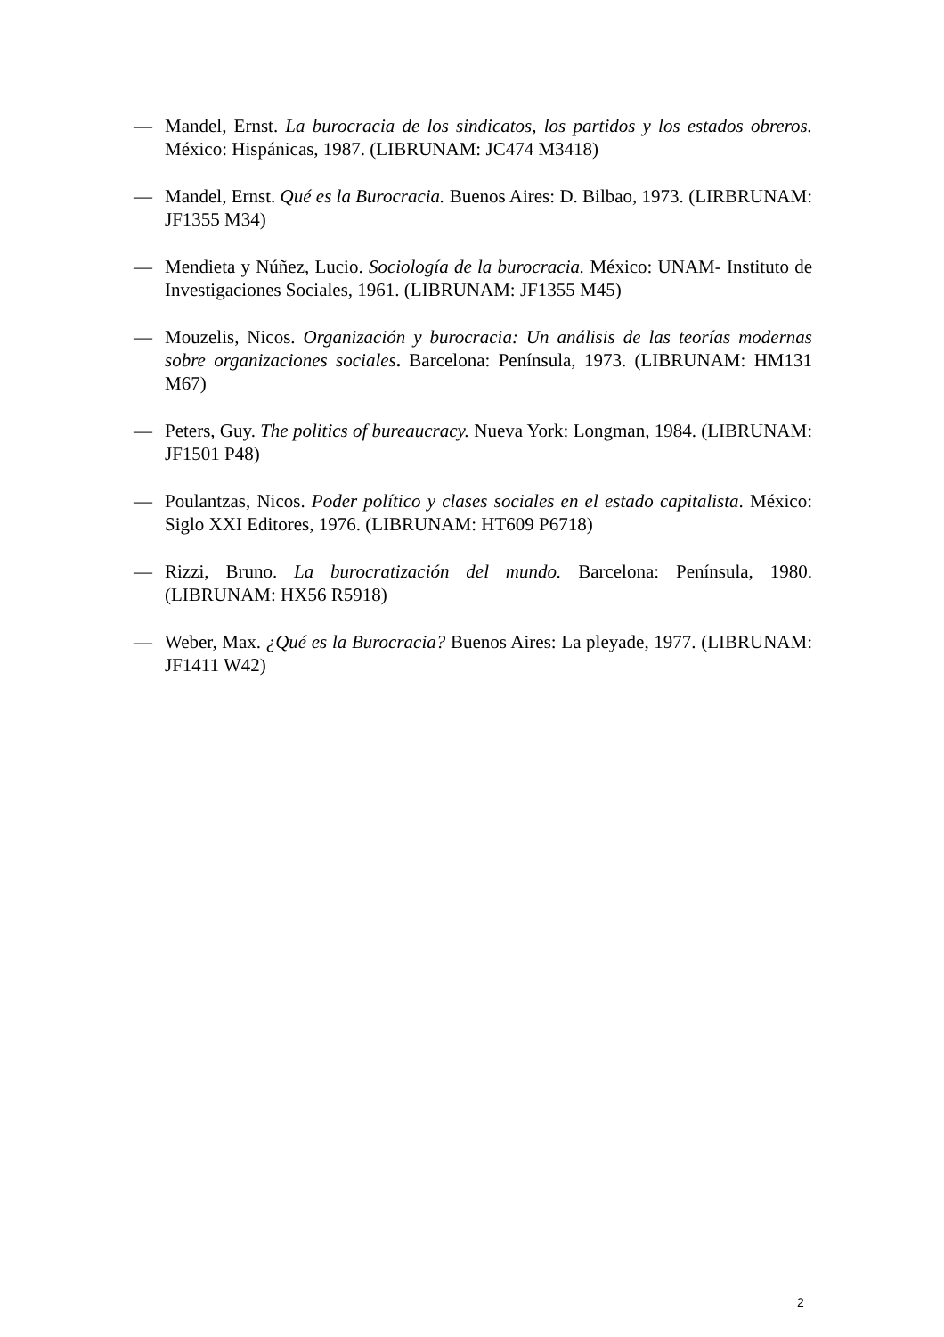— Mandel, Ernst. La burocracia de los sindicatos, los partidos y los estados obreros. México: Hispánicas, 1987. (LIBRUNAM: JC474 M3418)
— Mandel, Ernst. Qué es la Burocracia. Buenos Aires: D. Bilbao, 1973. (LIRBRUNAM: JF1355 M34)
— Mendieta y Núñez, Lucio. Sociología de la burocracia. México: UNAM- Instituto de Investigaciones Sociales, 1961. (LIBRUNAM: JF1355 M45)
— Mouzelis, Nicos. Organización y burocracia: Un análisis de las teorías modernas sobre organizaciones sociales. Barcelona: Península, 1973. (LIBRUNAM: HM131 M67)
— Peters, Guy. The politics of bureaucracy. Nueva York: Longman, 1984. (LIBRUNAM: JF1501 P48)
— Poulantzas, Nicos. Poder político y clases sociales en el estado capitalista. México: Siglo XXI Editores, 1976. (LIBRUNAM: HT609 P6718)
— Rizzi, Bruno. La burocratización del mundo. Barcelona: Península, 1980. (LIBRUNAM: HX56 R5918)
— Weber, Max. ¿Qué es la Burocracia? Buenos Aires: La pleyade, 1977. (LIBRUNAM: JF1411 W42)
2